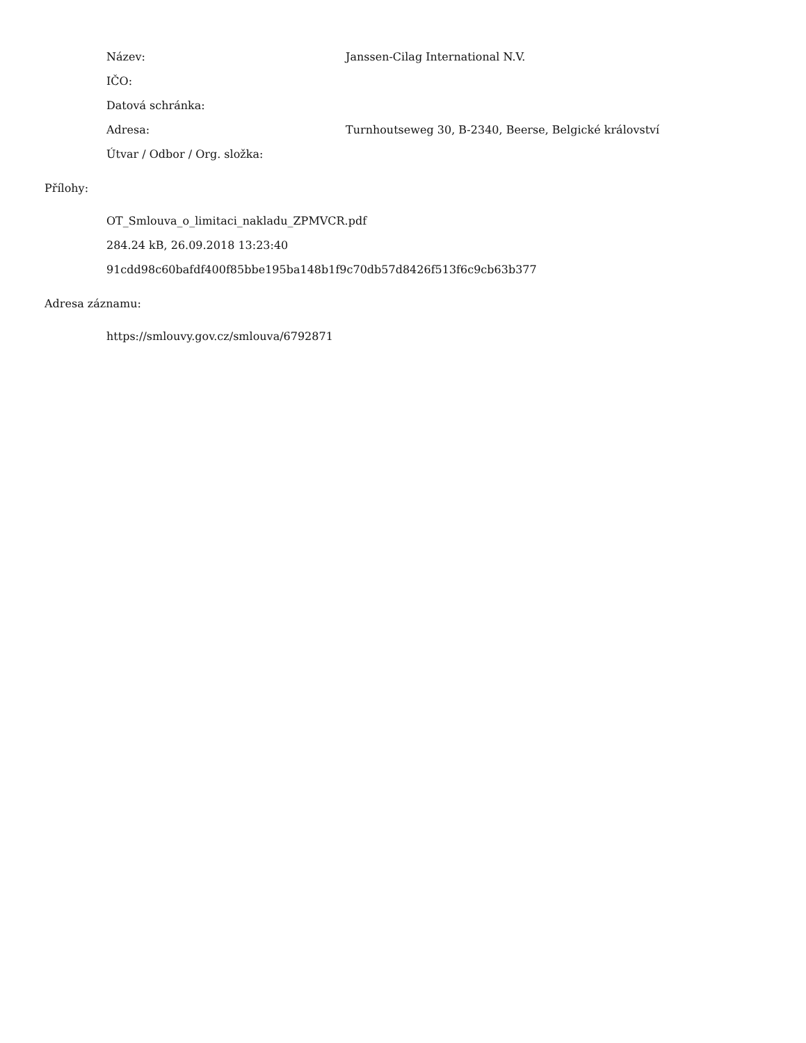| Název: | Janssen-Cilag International N.V. |
| IČO: | |
| Datová schránka: | |
| Adresa: | Turnhoutseweg 30, B-2340, Beerse, Belgické království |
| Útvar / Odbor / Org. složka: | |
Přílohy:
OT_Smlouva_o_limitaci_nakladu_ZPMVCR.pdf
284.24 kB, 26.09.2018 13:23:40
91cdd98c60bafdf400f85bbe195ba148b1f9c70db57d8426f513f6c9cb63b377
Adresa záznamu:
https://smlouvy.gov.cz/smlouva/6792871